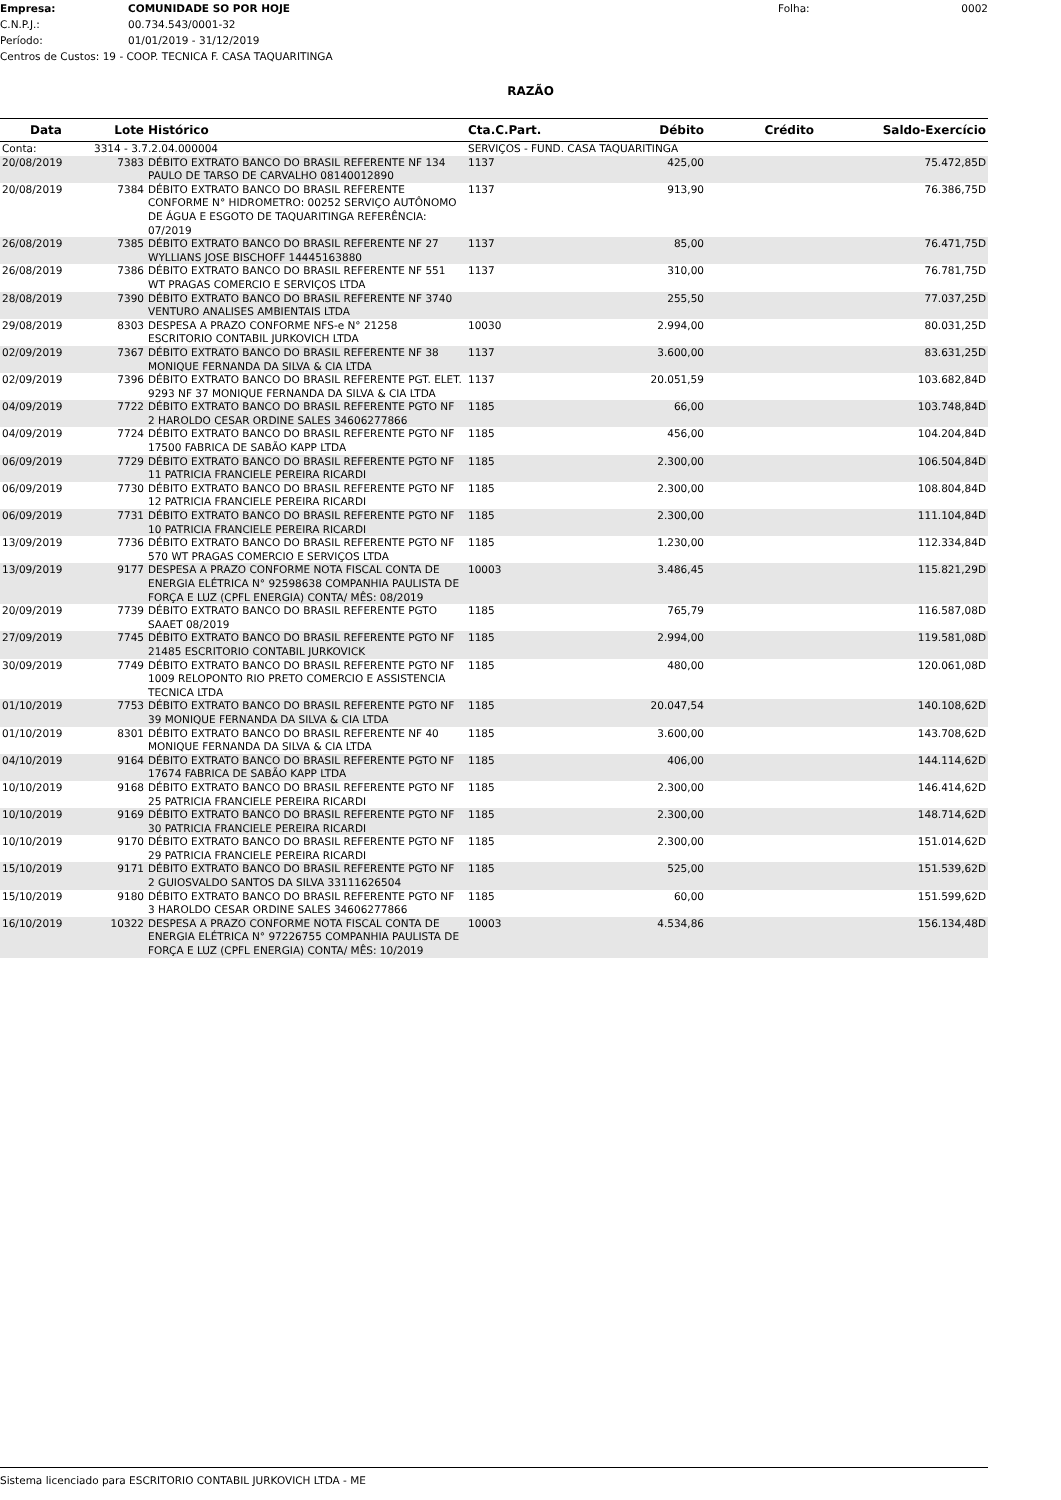Empresa: COMUNIDADE SO POR HOJE Folha: 0002
C.N.P.J.: 00.734.543/0001-32
Período: 01/01/2019 - 31/12/2019
Centros de Custos: 19 - COOP. TECNICA F. CASA TAQUARITINGA
RAZÃO
| Data | Lote | Histórico | Cta.C.Part. | Débito | Crédito | Saldo-Exercício |
| --- | --- | --- | --- | --- | --- | --- |
| Conta: | 3314 - 3.7.2.04.000004 | | SERVIÇOS - FUND. CASA TAQUARITINGA | | | |
| 20/08/2019 | 7383 | DÉBITO EXTRATO BANCO DO BRASIL REFERENTE NF 134 PAULO DE TARSO DE CARVALHO 08140012890 | 1137 | 425,00 | | 75.472,85D |
| 20/08/2019 | 7384 | DÉBITO EXTRATO BANCO DO BRASIL REFERENTE CONFORME N° HIDROMETRO: 00252 SERVIÇO AUTÔNOMO DE ÁGUA E ESGOTO DE TAQUARITINGA REFERÊNCIA: 07/2019 | 1137 | 913,90 | | 76.386,75D |
| 26/08/2019 | 7385 | DÉBITO EXTRATO BANCO DO BRASIL REFERENTE NF 27 WYLLIANS JOSE BISCHOFF 14445163880 | 1137 | 85,00 | | 76.471,75D |
| 26/08/2019 | 7386 | DÉBITO EXTRATO BANCO DO BRASIL REFERENTE NF 551 WT PRAGAS COMERCIO E SERVIÇOS LTDA | 1137 | 310,00 | | 76.781,75D |
| 28/08/2019 | 7390 | DÉBITO EXTRATO BANCO DO BRASIL REFERENTE NF 3740 VENTURO ANALISES AMBIENTAIS LTDA | | 255,50 | | 77.037,25D |
| 29/08/2019 | 8303 | DESPESA A PRAZO CONFORME NFS-e N° 21258 ESCRITORIO CONTABIL JURKOVICH LTDA | 10030 | 2.994,00 | | 80.031,25D |
| 02/09/2019 | 7367 | DÉBITO EXTRATO BANCO DO BRASIL REFERENTE NF 38 MONIQUE FERNANDA DA SILVA & CIA LTDA | 1137 | 3.600,00 | | 83.631,25D |
| 02/09/2019 | 7396 | DÉBITO EXTRATO BANCO DO BRASIL REFERENTE PGT. ELET. 9293 NF 37 MONIQUE FERNANDA DA SILVA & CIA LTDA | 1137 | 20.051,59 | | 103.682,84D |
| 04/09/2019 | 7722 | DÉBITO EXTRATO BANCO DO BRASIL REFERENTE PGTO NF 2 HAROLDO CESAR ORDINE SALES 34606277866 | 1185 | 66,00 | | 103.748,84D |
| 04/09/2019 | 7724 | DÉBITO EXTRATO BANCO DO BRASIL REFERENTE PGTO NF 17500 FABRICA DE SABÃO KAPP LTDA | 1185 | 456,00 | | 104.204,84D |
| 06/09/2019 | 7729 | DÉBITO EXTRATO BANCO DO BRASIL REFERENTE PGTO NF 11 PATRICIA FRANCIELE PEREIRA RICARDI | 1185 | 2.300,00 | | 106.504,84D |
| 06/09/2019 | 7730 | DÉBITO EXTRATO BANCO DO BRASIL REFERENTE PGTO NF 12 PATRICIA FRANCIELE PEREIRA RICARDI | 1185 | 2.300,00 | | 108.804,84D |
| 06/09/2019 | 7731 | DÉBITO EXTRATO BANCO DO BRASIL REFERENTE PGTO NF 10 PATRICIA FRANCIELE PEREIRA RICARDI | 1185 | 2.300,00 | | 111.104,84D |
| 13/09/2019 | 7736 | DÉBITO EXTRATO BANCO DO BRASIL REFERENTE PGTO NF 570 WT PRAGAS COMERCIO E SERVIÇOS LTDA | 1185 | 1.230,00 | | 112.334,84D |
| 13/09/2019 | 9177 | DESPESA A PRAZO CONFORME NOTA FISCAL CONTA DE ENERGIA ELÉTRICA N° 92598638 COMPANHIA PAULISTA DE FORÇA E LUZ (CPFL ENERGIA) CONTA/ MÊS: 08/2019 | 10003 | 3.486,45 | | 115.821,29D |
| 20/09/2019 | 7739 | DÉBITO EXTRATO BANCO DO BRASIL REFERENTE PGTO SAAET 08/2019 | 1185 | 765,79 | | 116.587,08D |
| 27/09/2019 | 7745 | DÉBITO EXTRATO BANCO DO BRASIL REFERENTE PGTO NF 21485 ESCRITORIO CONTABIL JURKOVICK | 1185 | 2.994,00 | | 119.581,08D |
| 30/09/2019 | 7749 | DÉBITO EXTRATO BANCO DO BRASIL REFERENTE PGTO NF 1009 RELOPONTO RIO PRETO COMERCIO E ASSISTENCIA TECNICA LTDA | 1185 | 480,00 | | 120.061,08D |
| 01/10/2019 | 7753 | DÉBITO EXTRATO BANCO DO BRASIL REFERENTE PGTO NF 39 MONIQUE FERNANDA DA SILVA & CIA LTDA | 1185 | 20.047,54 | | 140.108,62D |
| 01/10/2019 | 8301 | DÉBITO EXTRATO BANCO DO BRASIL REFERENTE NF 40 MONIQUE FERNANDA DA SILVA & CIA LTDA | 1185 | 3.600,00 | | 143.708,62D |
| 04/10/2019 | 9164 | DÉBITO EXTRATO BANCO DO BRASIL REFERENTE PGTO NF 17674 FABRICA DE SABÃO KAPP LTDA | 1185 | 406,00 | | 144.114,62D |
| 10/10/2019 | 9168 | DÉBITO EXTRATO BANCO DO BRASIL REFERENTE PGTO NF 25 PATRICIA FRANCIELE PEREIRA RICARDI | 1185 | 2.300,00 | | 146.414,62D |
| 10/10/2019 | 9169 | DÉBITO EXTRATO BANCO DO BRASIL REFERENTE PGTO NF 30 PATRICIA FRANCIELE PEREIRA RICARDI | 1185 | 2.300,00 | | 148.714,62D |
| 10/10/2019 | 9170 | DÉBITO EXTRATO BANCO DO BRASIL REFERENTE PGTO NF 29 PATRICIA FRANCIELE PEREIRA RICARDI | 1185 | 2.300,00 | | 151.014,62D |
| 15/10/2019 | 9171 | DÉBITO EXTRATO BANCO DO BRASIL REFERENTE PGTO NF 2 GUIOSVALDO SANTOS DA SILVA 33111626504 | 1185 | 525,00 | | 151.539,62D |
| 15/10/2019 | 9180 | DÉBITO EXTRATO BANCO DO BRASIL REFERENTE PGTO NF 3 HAROLDO CESAR ORDINE SALES 34606277866 | 1185 | 60,00 | | 151.599,62D |
| 16/10/2019 | 10322 | DESPESA A PRAZO CONFORME NOTA FISCAL CONTA DE ENERGIA ELÉTRICA N° 97226755 COMPANHIA PAULISTA DE FORÇA E LUZ (CPFL ENERGIA) CONTA/ MÊS: 10/2019 | 10003 | 4.534,86 | | 156.134,48D |
Sistema licenciado para ESCRITORIO CONTABIL JURKOVICH LTDA - ME